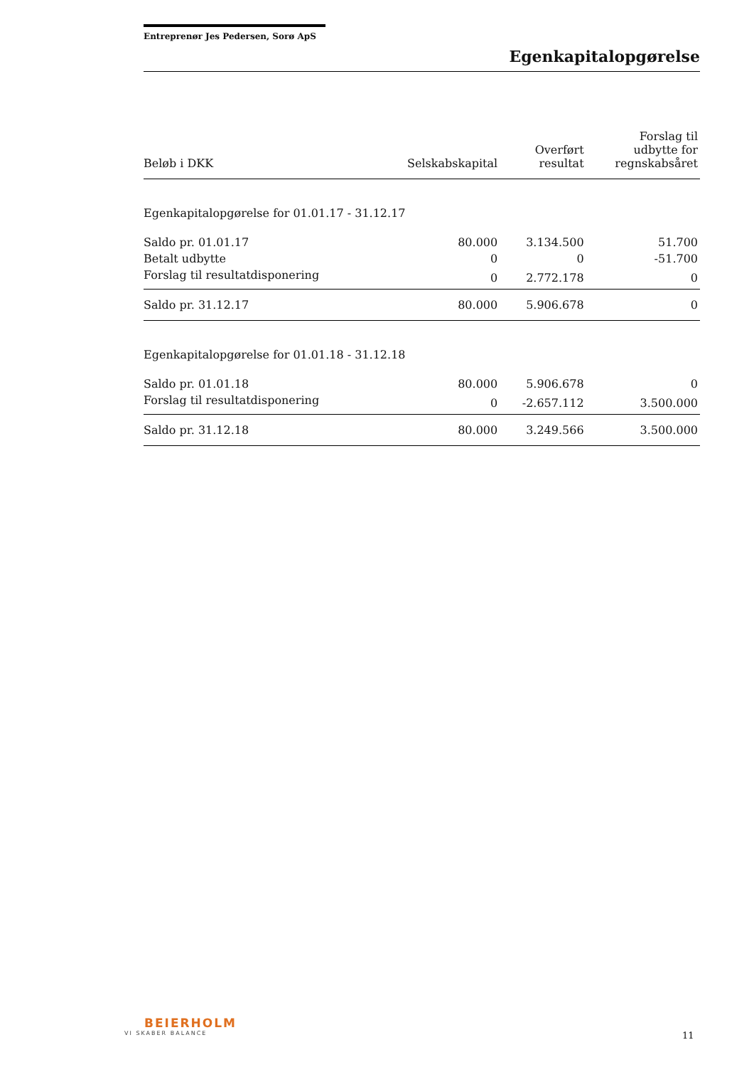Entreprenør Jes Pedersen, Sorø ApS
Egenkapitalopgørelse
| Beløb i DKK | Selskabskapital | Overført resultat | Forslag til udbytte for regnskabsåret |
| --- | --- | --- | --- |
| Egenkapitalopgørelse for 01.01.17 - 31.12.17 | | | |
| Saldo pr. 01.01.17 | 80.000 | 3.134.500 | 51.700 |
| Betalt udbytte | 0 | 0 | -51.700 |
| Forslag til resultatdisponering | 0 | 2.772.178 | 0 |
| Saldo pr. 31.12.17 | 80.000 | 5.906.678 | 0 |
| Egenkapitalopgørelse for 01.01.18 - 31.12.18 | | | |
| Saldo pr. 01.01.18 | 80.000 | 5.906.678 | 0 |
| Forslag til resultatdisponering | 0 | -2.657.112 | 3.500.000 |
| Saldo pr. 31.12.18 | 80.000 | 3.249.566 | 3.500.000 |
BEIERHOLM
VI SKABER BALANCE
11